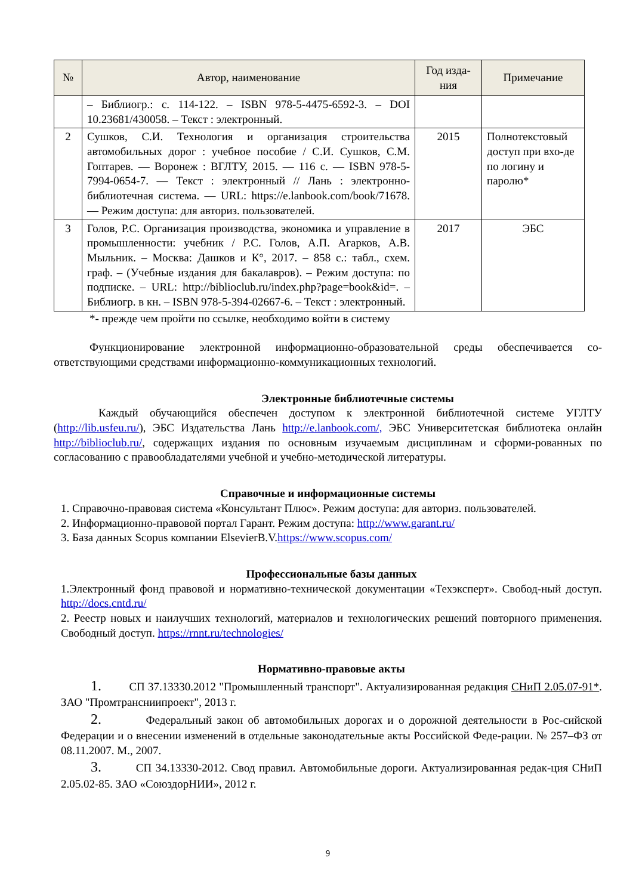| № | Автор, наименование | Год изда-ния | Примечание |
| --- | --- | --- | --- |
| | – Библиогр.: с. 114-122. – ISBN 978-5-4475-6592-3. – DOI 10.23681/430058. – Текст : электронный. | | |
| 2 | Сушков, С.И. Технология и организация строительства автомобильных дорог : учебное пособие / С.И. Сушков, С.М. Гоптарев. — Воронеж : ВГЛТУ, 2015. — 116 с. — ISBN 978-5-7994-0654-7. — Текст : электронный // Лань : электронно-библиотечная система. — URL: https://e.lanbook.com/book/71678. — Режим доступа: для авториз. пользователей. | 2015 | Полнотекстовый доступ при вхо-де по логину и паролю* |
| 3 | Голов, Р.С. Организация производства, экономика и управление в промышленности: учебник / Р.С. Голов, А.П. Агарков, А.В. Мыльник. – Москва: Дашков и К°, 2017. – 858 с.: табл., схем. граф. – (Учебные издания для бакалавров). – Режим доступа: по подписке. – URL: http://biblioclub.ru/index.php?page=book&id=. – Библиогр. в кн. – ISBN 978-5-394-02667-6. – Текст : электронный. | 2017 | ЭБС |
*- прежде чем пройти по ссылке, необходимо войти в систему
Функционирование электронной информационно-образовательной среды обеспечивается со-ответствующими средствами информационно-коммуникационных технологий.
Электронные библиотечные системы
Каждый обучающийся обеспечен доступом к электронной библиотечной системе УГЛТУ (http://lib.usfeu.ru/), ЭБС Издательства Лань http://e.lanbook.com/, ЭБС Университетская библиотека онлайн http://biblioclub.ru/, содержащих издания по основным изучаемым дисциплинам и сформи-рованных по согласованию с правообладателями учебной и учебно-методической литературы.
Справочные и информационные системы
1. Справочно-правовая система «Консультант Плюс». Режим доступа: для авториз. пользователей.
2. Информационно-правовой портал Гарант. Режим доступа: http://www.garant.ru/
3. База данных Scopus компании ElsevierB.V.https://www.scopus.com/
Профессиональные базы данных
1.Электронный фонд правовой и нормативно-технической документации «Техэксперт». Свобод-ный доступ. http://docs.cntd.ru/
2. Реестр новых и наилучших технологий, материалов и технологических решений повторного применения. Свободный доступ. https://rnnt.ru/technologies/
Нормативно-правовые акты
1. СП 37.13330.2012 "Промышленный транспорт". Актуализированная редакция СНиП 2.05.07-91*. ЗАО "Промтрансниипроект", 2013 г.
2. Федеральный закон об автомобильных дорогах и о дорожной деятельности в Рос-сийской Федерации и о внесении изменений в отдельные законодательные акты Российской Феде-рации. № 257–ФЗ от 08.11.2007. М., 2007.
3. СП 34.13330-2012. Свод правил. Автомобильные дороги. Актуализированная редак-ция СНиП 2.05.02-85. ЗАО «СоюздорНИИ», 2012 г.
9